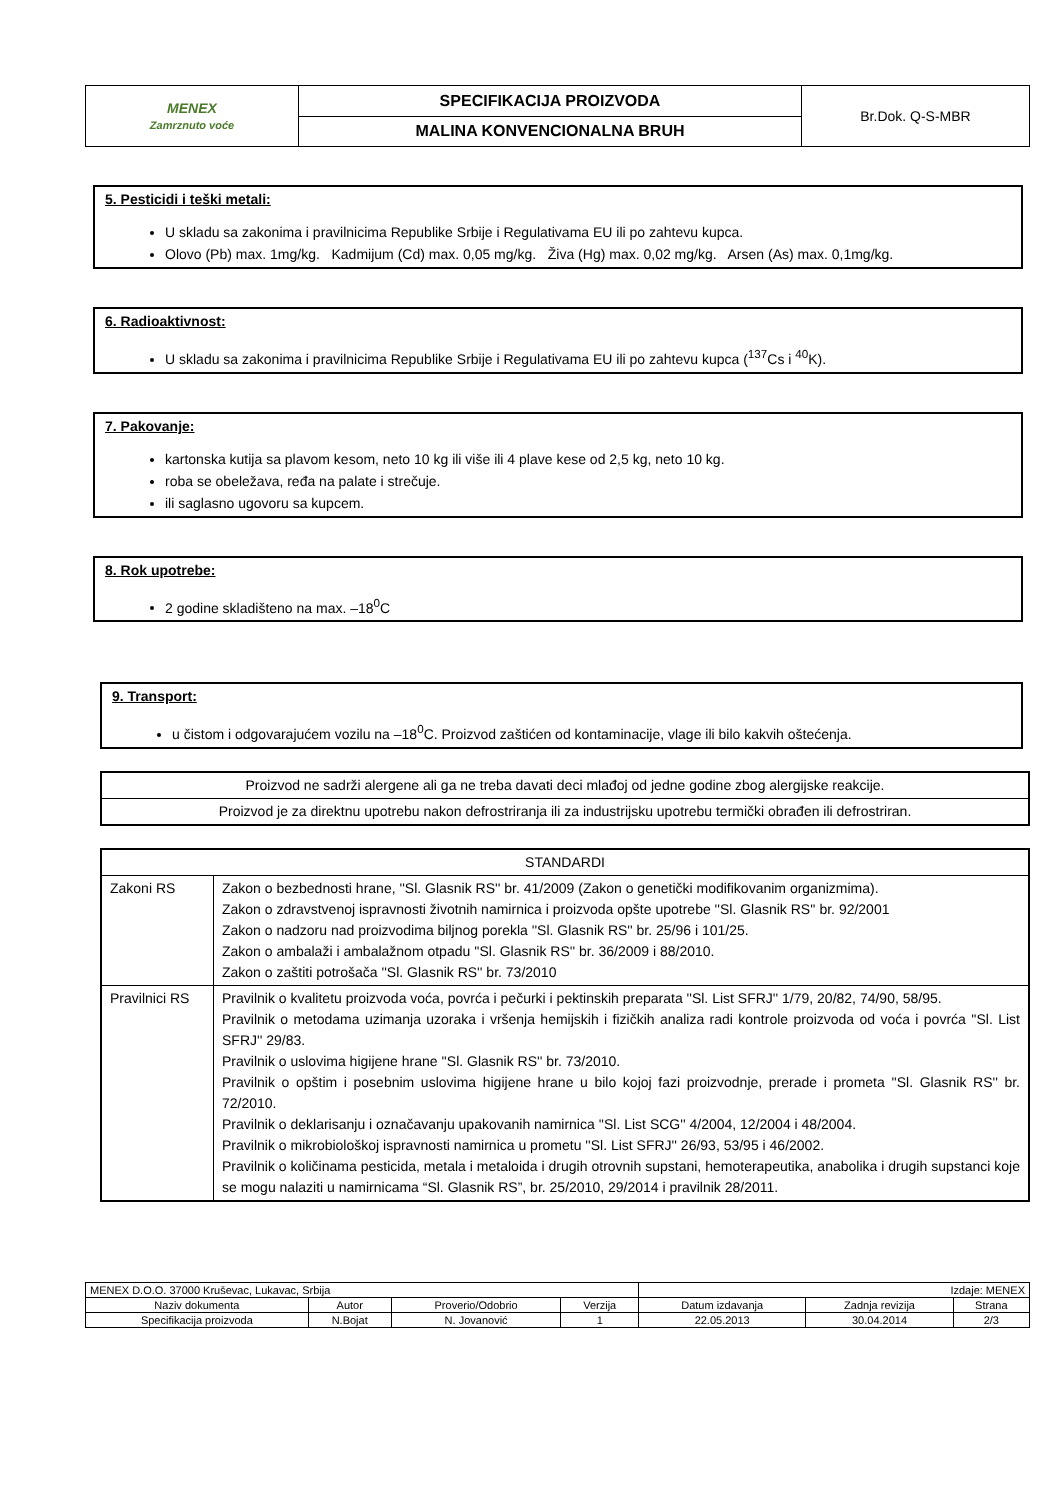| MENEX Zamrznuto voće | SPECIFIKACIJA PROIZVODA | Br.Dok. Q-S-MBR |
| | MALINA KONVENCIONALNA BRUH | |
5. Pesticidi i teški metali:
U skladu sa zakonima i pravilnicima Republike Srbije i Regulativama EU ili po zahtevu kupca.
Olovo (Pb) max. 1mg/kg. Kadmijum (Cd) max. 0,05 mg/kg. Živa (Hg) max. 0,02 mg/kg. Arsen (As) max. 0,1mg/kg.
6. Radioaktivnost:
U skladu sa zakonima i pravilnicima Republike Srbije i Regulativama EU ili po zahtevu kupca (<sup>137</sup>Cs i <sup>40</sup>K).
7. Pakovanje:
kartonska kutija sa plavom kesom, neto 10 kg ili više ili 4 plave kese od 2,5 kg, neto 10 kg.
roba se obeležava, ređa na palate i strečuje.
ili saglasno ugovoru sa kupcem.
8. Rok upotrebe:
2 godine skladišteno na max. –18<sup>0</sup>C
9. Transport:
u čistom i odgovarajućem vozilu na –18<sup>0</sup>C. Proizvod zaštićen od kontaminacije, vlage ili bilo kakvih oštećenja.
| Proizvod ne sadrži alergene ali ga ne treba davati deci mlađoj od jedne godine zbog alergijske reakcije. |
| Proizvod je za direktnu upotrebu nakon defrostriranja ili za industrijsku upotrebu termički obrađen ili defrostriran. |
| STANDARDI | |
| Zakoni RS | Zakon o bezbednosti hrane, ''Sl. Glasnik RS'' br. 41/2009 (Zakon o genetički modifikovanim organizmima). Zakon o zdravstvenoj ispravnosti životnih namirnica i proizvoda opšte upotrebe ''Sl. Glasnik RS'' br. 92/2001 Zakon o nadzoru nad proizvodima biljnog porekla ''Sl. Glasnik RS'' br. 25/96 i 101/25. Zakon o ambalaži i ambalažnom otpadu ''Sl. Glasnik RS'' br. 36/2009 i 88/2010. Zakon o zaštiti potrošača ''Sl. Glasnik RS'' br. 73/2010 |
| Pravilnici RS | Pravilnik o kvalitetu proizvoda voća, povrća i pečurki i pektinskih preparata ''Sl. List SFRJ'' 1/79, 20/82, 74/90, 58/95. Pravilnik o metodama uzimanja uzoraka i vršenja hemijskih i fizičkih analiza radi kontrole proizvoda od voća i povrća ''Sl. List SFRJ'' 29/83. Pravilnik o uslovima higijene hrane ''Sl. Glasnik RS'' br. 73/2010. Pravilnik o opštim i posebnim uslovima higijene hrane u bilo kojoj fazi proizvodnje, prerade i prometa ''Sl. Glasnik RS'' br. 72/2010. Pravilnik o deklarisanju i označavanju upakovanih namirnica ''Sl. List SCG'' 4/2004, 12/2004 i 48/2004. Pravilnik o mikrobiološkoj ispravnosti namirnica u prometu ''Sl. List SFRJ'' 26/93, 53/95 i 46/2002. Pravilnik o količinama pesticida, metala i metaloida i drugih otrovnih supstani, hemoterapeutika, anabolika i drugih supstanci koje se mogu nalaziti u namirnicama “Sl. Glasnik RS”, br. 25/2010, 29/2014 i pravilnik 28/2011. |
| MENEX D.O.O. 37000 Kruševac, Lukavac, Srbija | | | | Izdaje: MENEX | | |
| Naziv dokumenta | Autor | Proverio/Odobrio | Verzija | Datum izdavanja | Zadnja revizija | Strana |
| Specifikacija proizvoda | N.Bojat | N. Jovanović | 1 | 22.05.2013 | 30.04.2014 | 2/3 |